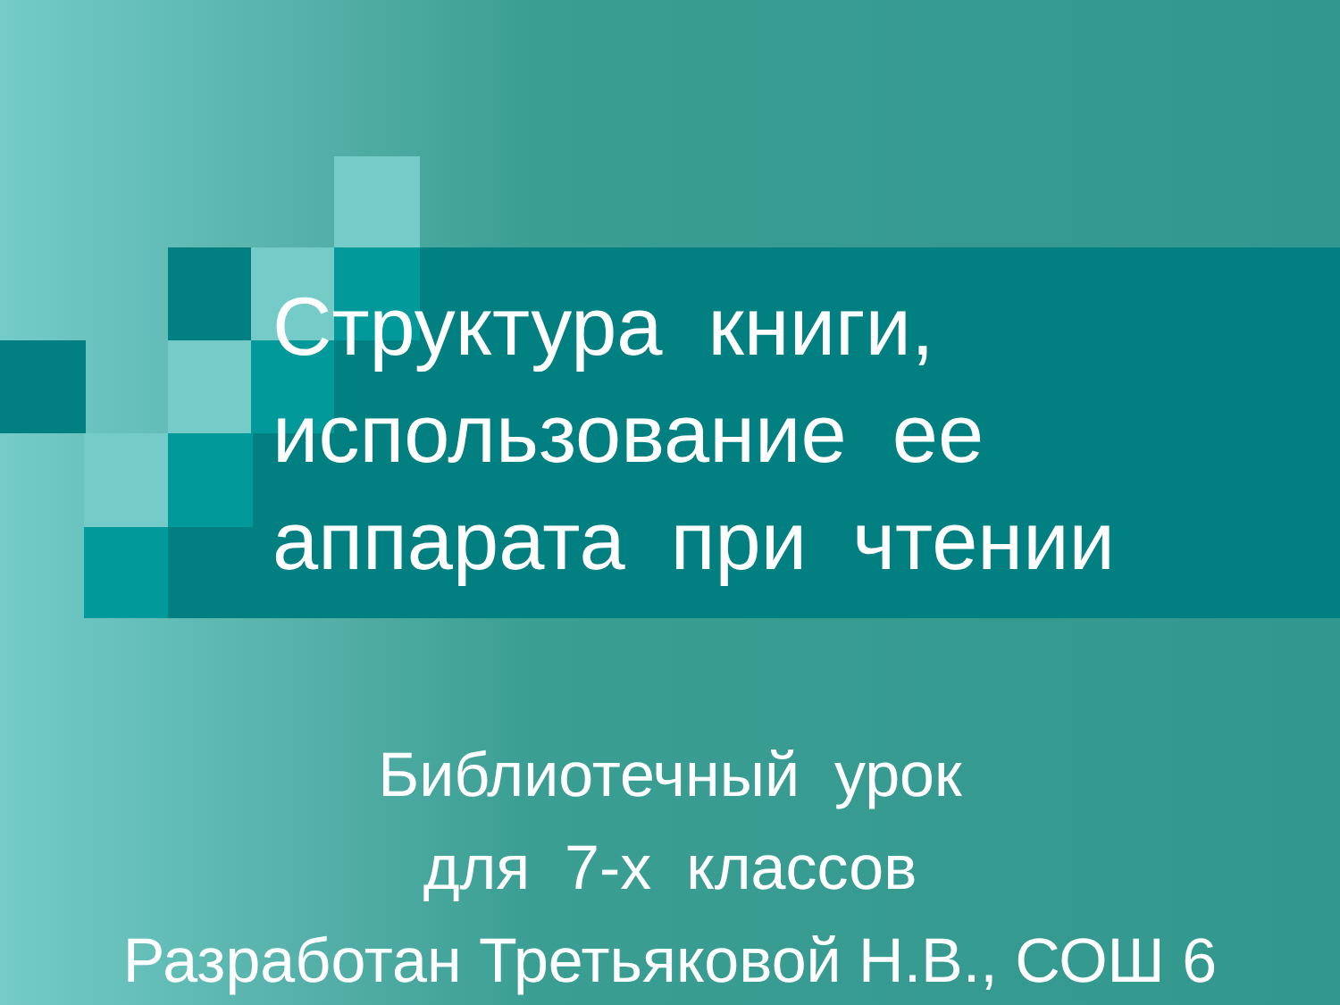Структура книги, использование ее аппарата при чтении
Библиотечный урок
для 7-х классов
Разработан Третьяковой Н.В., СОШ 6